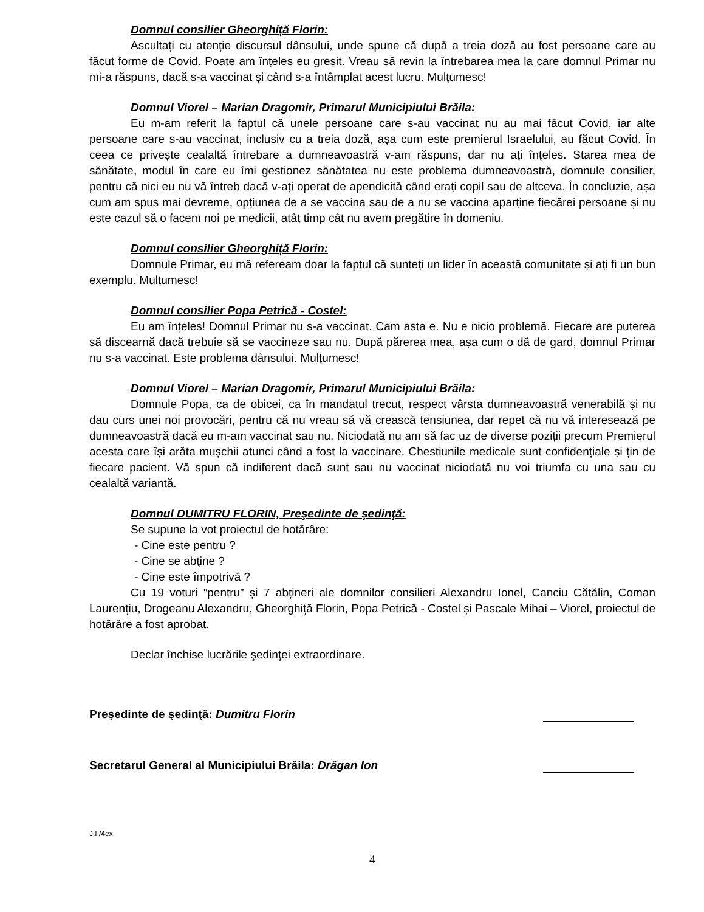Domnul consilier Gheorghiță Florin:
Ascultați cu atenție discursul dânsului, unde spune că după a treia doză au fost persoane care au făcut forme de Covid. Poate am înțeles eu greșit. Vreau să revin la întrebarea mea la care domnul Primar nu mi-a răspuns, dacă s-a vaccinat și când s-a întâmplat acest lucru. Mulțumesc!
Domnul Viorel – Marian Dragomir, Primarul Municipiului Brăila:
Eu m-am referit la faptul că unele persoane care s-au vaccinat nu au mai făcut Covid, iar alte persoane care s-au vaccinat, inclusiv cu a treia doză, așa cum este premierul Israelului, au făcut Covid. În ceea ce privește cealaltă întrebare a dumneavoastră v-am răspuns, dar nu ați înțeles. Starea mea de sănătate, modul în care eu îmi gestionez sănătatea nu este problema dumneavoastră, domnule consilier, pentru că nici eu nu vă întreb dacă v-ați operat de apendicită când erați copil sau de altceva. În concluzie, așa cum am spus mai devreme, opțiunea de a se vaccina sau de a nu se vaccina aparține fiecărei persoane și nu este cazul să o facem noi pe medicii, atât timp cât nu avem pregătire în domeniu.
Domnul consilier Gheorghiță Florin:
Domnule Primar, eu mă refeream doar la faptul că sunteți un lider în această comunitate și ați fi un bun exemplu. Mulțumesc!
Domnul consilier Popa Petrică - Costel:
Eu am înțeles! Domnul Primar nu s-a vaccinat. Cam asta e. Nu e nicio problemă. Fiecare are puterea să discearnă dacă trebuie să se vaccineze sau nu. După părerea mea, așa cum o dă de gard, domnul Primar nu s-a vaccinat. Este problema dânsului. Mulțumesc!
Domnul Viorel – Marian Dragomir, Primarul Municipiului Brăila:
Domnule Popa, ca de obicei, ca în mandatul trecut, respect vârsta dumneavoastră venerabilă și nu dau curs unei noi provocări, pentru că nu vreau să vă crească tensiunea, dar repet că nu vă interesează pe dumneavoastră dacă eu m-am vaccinat sau nu. Niciodată nu am să fac uz de diverse poziții precum Premierul acesta care își arăta mușchii atunci când a fost la vaccinare. Chestiunile medicale sunt confidențiale și țin de fiecare pacient. Vă spun că indiferent dacă sunt sau nu vaccinat niciodată nu voi triumfa cu una sau cu cealaltă variantă.
Domnul DUMITRU FLORIN, Preşedinte de şedinţă:
Se supune la vot proiectul de hotărâre:
- Cine este pentru ?
- Cine se abţine ?
- Cine este împotrivă ?
Cu 19 voturi ”pentru” și 7 abțineri ale domnilor consilieri Alexandru Ionel, Canciu Cătălin, Coman Laurențiu, Drogeanu Alexandru, Gheorghiță Florin, Popa Petrică - Costel și Pascale Mihai – Viorel, proiectul de hotărâre a fost aprobat.
Declar închise lucrările şedinţei extraordinare.
Preşedinte de şedinţă: Dumitru Florin
Secretarul General al Municipiului Brăila: Drăgan Ion
J.I./4ex.
4